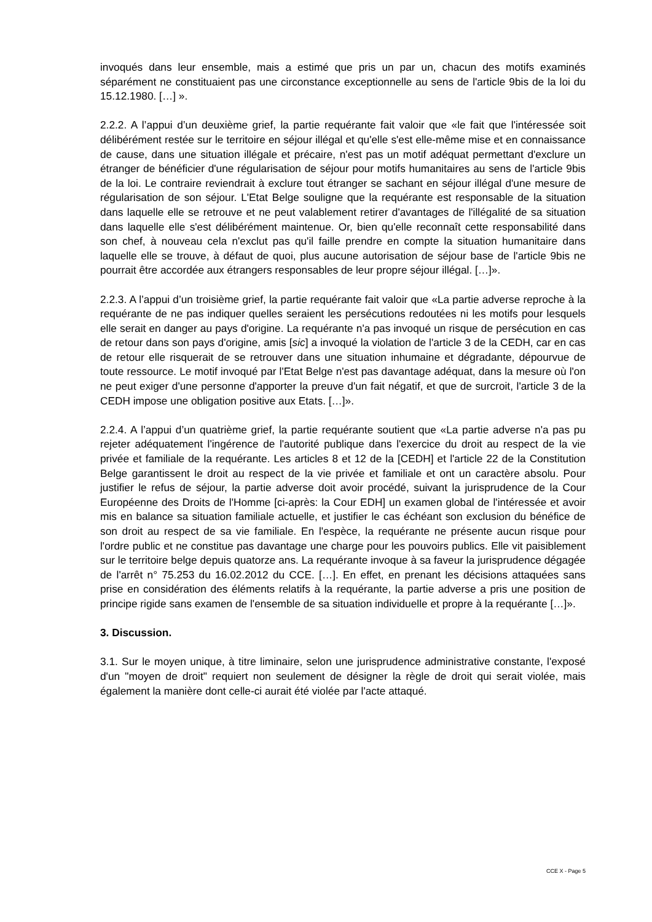invoqués dans leur ensemble, mais a estimé que pris un par un, chacun des motifs examinés séparément ne constituaient pas une circonstance exceptionnelle au sens de l'article 9bis de la loi du 15.12.1980. […] ».
2.2.2. A l’appui d’un deuxième grief, la partie requérante fait valoir que «le fait que l'intéressée soit délibérément restée sur le territoire en séjour illégal et qu'elle s'est elle-même mise et en connaissance de cause, dans une situation illégale et précaire, n'est pas un motif adéquat permettant d'exclure un étranger de bénéficier d'une régularisation de séjour pour motifs humanitaires au sens de l'article 9bis de la loi. Le contraire reviendrait à exclure tout étranger se sachant en séjour illégal d'une mesure de régularisation de son séjour. L'Etat Belge souligne que la requérante est responsable de la situation dans laquelle elle se retrouve et ne peut valablement retirer d'avantages de l'illégalité de sa situation dans laquelle elle s'est délibérément maintenue. Or, bien qu'elle reconnaît cette responsabilité dans son chef, à nouveau cela n'exclut pas qu'il faille prendre en compte la situation humanitaire dans laquelle elle se trouve, à défaut de quoi, plus aucune autorisation de séjour base de l'article 9bis ne pourrait être accordée aux étrangers responsables de leur propre séjour illégal. […]».
2.2.3. A l’appui d’un troisième grief, la partie requérante fait valoir que «La partie adverse reproche à la requérante de ne pas indiquer quelles seraient les persécutions redoutées ni les motifs pour lesquels elle serait en danger au pays d'origine. La requérante n'a pas invoqué un risque de persécution en cas de retour dans son pays d'origine, amis [sic] a invoqué la violation de l'article 3 de la CEDH, car en cas de retour elle risquerait de se retrouver dans une situation inhumaine et dégradante, dépourvue de toute ressource. Le motif invoqué par l'Etat Belge n'est pas davantage adéquat, dans la mesure où l'on ne peut exiger d'une personne d'apporter la preuve d'un fait négatif, et que de surcroit, l'article 3 de la CEDH impose une obligation positive aux Etats. […]».
2.2.4. A l’appui d’un quatrième grief, la partie requérante soutient que «La partie adverse n'a pas pu rejeter adéquatement l'ingérence de l'autorité publique dans l'exercice du droit au respect de la vie privée et familiale de la requérante. Les articles 8 et 12 de la [CEDH] et l'article 22 de la Constitution Belge garantissent le droit au respect de la vie privée et familiale et ont un caractère absolu. Pour justifier le refus de séjour, la partie adverse doit avoir procédé, suivant la jurisprudence de la Cour Européenne des Droits de l'Homme [ci-après: la Cour EDH] un examen global de l'intéressée et avoir mis en balance sa situation familiale actuelle, et justifier le cas échéant son exclusion du bénéfice de son droit au respect de sa vie familiale. En l'espèce, la requérante ne présente aucun risque pour l'ordre public et ne constitue pas davantage une charge pour les pouvoirs publics. Elle vit paisiblement sur le territoire belge depuis quatorze ans. La requérante invoque à sa faveur la jurisprudence dégagée de l'arrêt n° 75.253 du 16.02.2012 du CCE. […]. En effet, en prenant les décisions attaquées sans prise en considération des éléments relatifs à la requérante, la partie adverse a pris une position de principe rigide sans examen de l'ensemble de sa situation individuelle et propre à la requérante […]».
3. Discussion.
3.1. Sur le moyen unique, à titre liminaire, selon une jurisprudence administrative constante, l'exposé d'un "moyen de droit" requiert non seulement de désigner la règle de droit qui serait violée, mais également la manière dont celle-ci aurait été violée par l'acte attaqué.
CCE X - Page 5